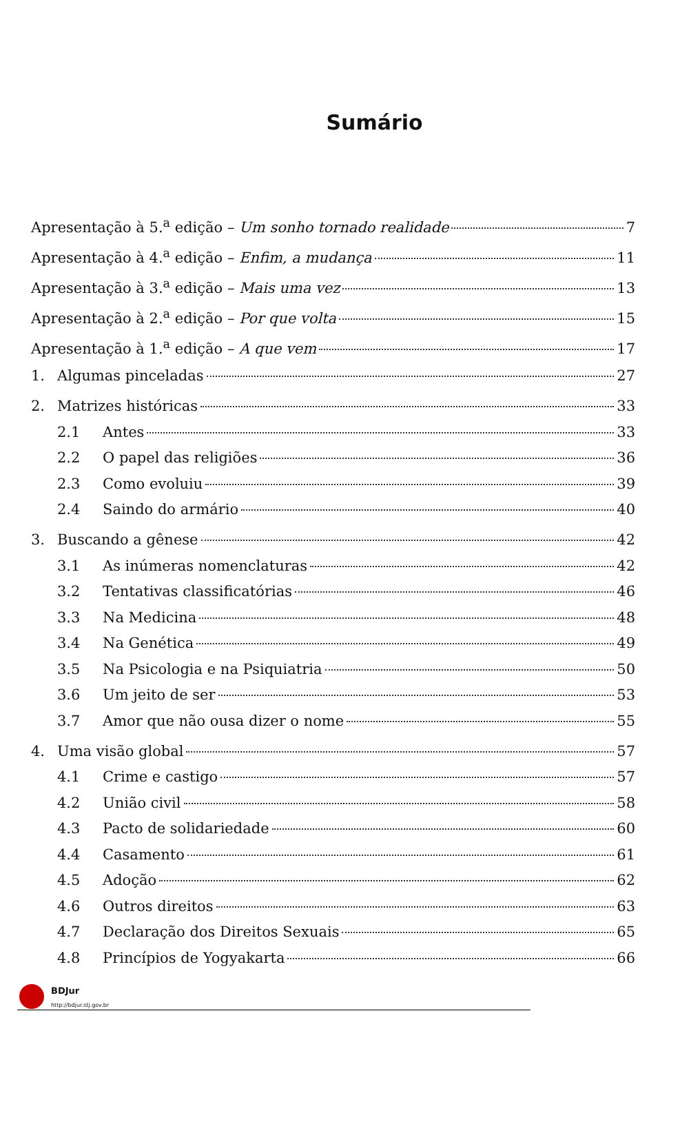Sumário
Apresentação à 5.<sup>a</sup> edição – Um sonho tornado realidade 7
Apresentação à 4.<sup>a</sup> edição – Enfim, a mudança 11
Apresentação à 3.<sup>a</sup> edição – Mais uma vez 13
Apresentação à 2.<sup>a</sup> edição – Por que volta 15
Apresentação à 1.<sup>a</sup> edição – A que vem 17
1. Algumas pinceladas 27
2. Matrizes históricas 33
2.1 Antes 33
2.2 O papel das religiões 36
2.3 Como evoluiu 39
2.4 Saindo do armário 40
3. Buscando a gênese 42
3.1 As inúmeras nomenclaturas 42
3.2 Tentativas classificatórias 46
3.3 Na Medicina 48
3.4 Na Genética 49
3.5 Na Psicologia e na Psiquiatria 50
3.6 Um jeito de ser 53
3.7 Amor que não ousa dizer o nome 55
4. Uma visão global 57
4.1 Crime e castigo 57
4.2 União civil 58
4.3 Pacto de solidariedade 60
4.4 Casamento 61
4.5 Adoção 62
4.6 Outros direitos 63
4.7 Declaração dos Direitos Sexuais 65
4.8 Princípios de Yogyakarta 66
BDJur
http://bdjur.stj.gov.br